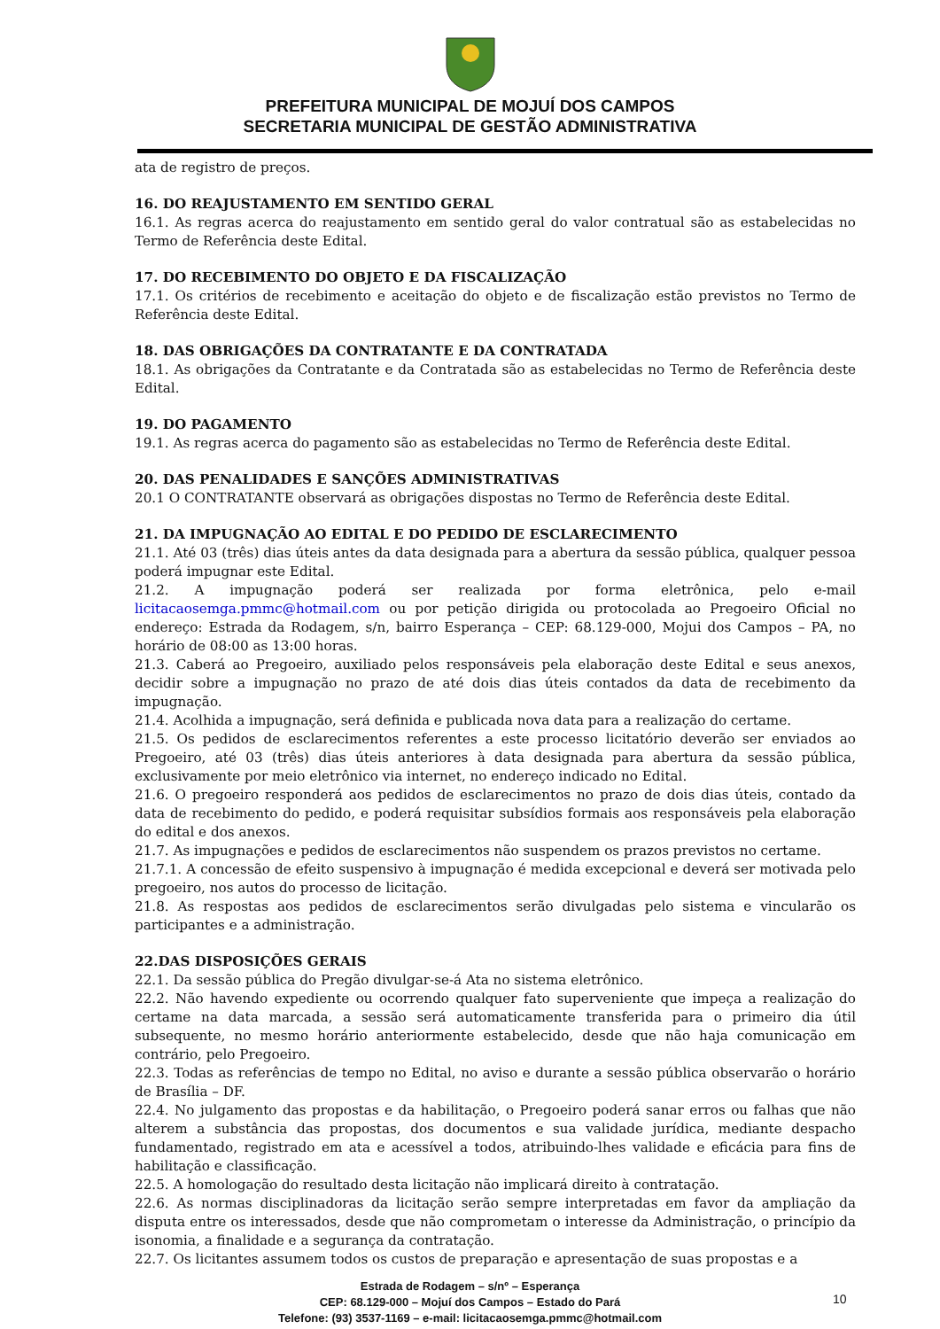PREFEITURA MUNICIPAL DE MOJUÍ DOS CAMPOS
SECRETARIA MUNICIPAL DE GESTÃO ADMINISTRATIVA
ata de registro de preços.
16. DO REAJUSTAMENTO EM SENTIDO GERAL
16.1. As regras acerca do reajustamento em sentido geral do valor contratual são as estabelecidas no Termo de Referência deste Edital.
17. DO RECEBIMENTO DO OBJETO E DA FISCALIZAÇÃO
17.1. Os critérios de recebimento e aceitação do objeto e de fiscalização estão previstos no Termo de Referência deste Edital.
18. DAS OBRIGAÇÕES DA CONTRATANTE E DA CONTRATADA
18.1. As obrigações da Contratante e da Contratada são as estabelecidas no Termo de Referência deste Edital.
19. DO PAGAMENTO
19.1. As regras acerca do pagamento são as estabelecidas no Termo de Referência deste Edital.
20. DAS PENALIDADES E SANÇÕES ADMINISTRATIVAS
20.1 O CONTRATANTE observará as obrigações dispostas no Termo de Referência deste Edital.
21. DA IMPUGNAÇÃO AO EDITAL E DO PEDIDO DE ESCLARECIMENTO
21.1. Até 03 (três) dias úteis antes da data designada para a abertura da sessão pública, qualquer pessoa poderá impugnar este Edital.
21.2. A impugnação poderá ser realizada por forma eletrônica, pelo e-mail licitacaosemga.pmmc@hotmail.com ou por petição dirigida ou protocolada ao Pregoeiro Oficial no endereço: Estrada da Rodagem, s/n, bairro Esperança – CEP: 68.129-000, Mojui dos Campos – PA, no horário de 08:00 as 13:00 horas.
21.3. Caberá ao Pregoeiro, auxiliado pelos responsáveis pela elaboração deste Edital e seus anexos, decidir sobre a impugnação no prazo de até dois dias úteis contados da data de recebimento da impugnação.
21.4. Acolhida a impugnação, será definida e publicada nova data para a realização do certame.
21.5. Os pedidos de esclarecimentos referentes a este processo licitatório deverão ser enviados ao Pregoeiro, até 03 (três) dias úteis anteriores à data designada para abertura da sessão pública, exclusivamente por meio eletrônico via internet, no endereço indicado no Edital.
21.6. O pregoeiro responderá aos pedidos de esclarecimentos no prazo de dois dias úteis, contado da data de recebimento do pedido, e poderá requisitar subsídios formais aos responsáveis pela elaboração do edital e dos anexos.
21.7. As impugnações e pedidos de esclarecimentos não suspendem os prazos previstos no certame.
21.7.1. A concessão de efeito suspensivo à impugnação é medida excepcional e deverá ser motivada pelo pregoeiro, nos autos do processo de licitação.
21.8. As respostas aos pedidos de esclarecimentos serão divulgadas pelo sistema e vincularão os participantes e a administração.
22.DAS DISPOSIÇÕES GERAIS
22.1. Da sessão pública do Pregão divulgar-se-á Ata no sistema eletrônico.
22.2. Não havendo expediente ou ocorrendo qualquer fato superveniente que impeça a realização do certame na data marcada, a sessão será automaticamente transferida para o primeiro dia útil subsequente, no mesmo horário anteriormente estabelecido, desde que não haja comunicação em contrário, pelo Pregoeiro.
22.3. Todas as referências de tempo no Edital, no aviso e durante a sessão pública observarão o horário de Brasília – DF.
22.4. No julgamento das propostas e da habilitação, o Pregoeiro poderá sanar erros ou falhas que não alterem a substância das propostas, dos documentos e sua validade jurídica, mediante despacho fundamentado, registrado em ata e acessível a todos, atribuindo-lhes validade e eficácia para fins de habilitação e classificação.
22.5. A homologação do resultado desta licitação não implicará direito à contratação.
22.6. As normas disciplinadoras da licitação serão sempre interpretadas em favor da ampliação da disputa entre os interessados, desde que não comprometam o interesse da Administração, o princípio da isonomia, a finalidade e a segurança da contratação.
22.7. Os licitantes assumem todos os custos de preparação e apresentação de suas propostas e a
Estrada de Rodagem – s/nº – Esperança
CEP: 68.129-000 – Mojuí dos Campos – Estado do Pará
Telefone: (93) 3537-1169 – e-mail: licitacaosemga.pmmc@hotmail.com
10